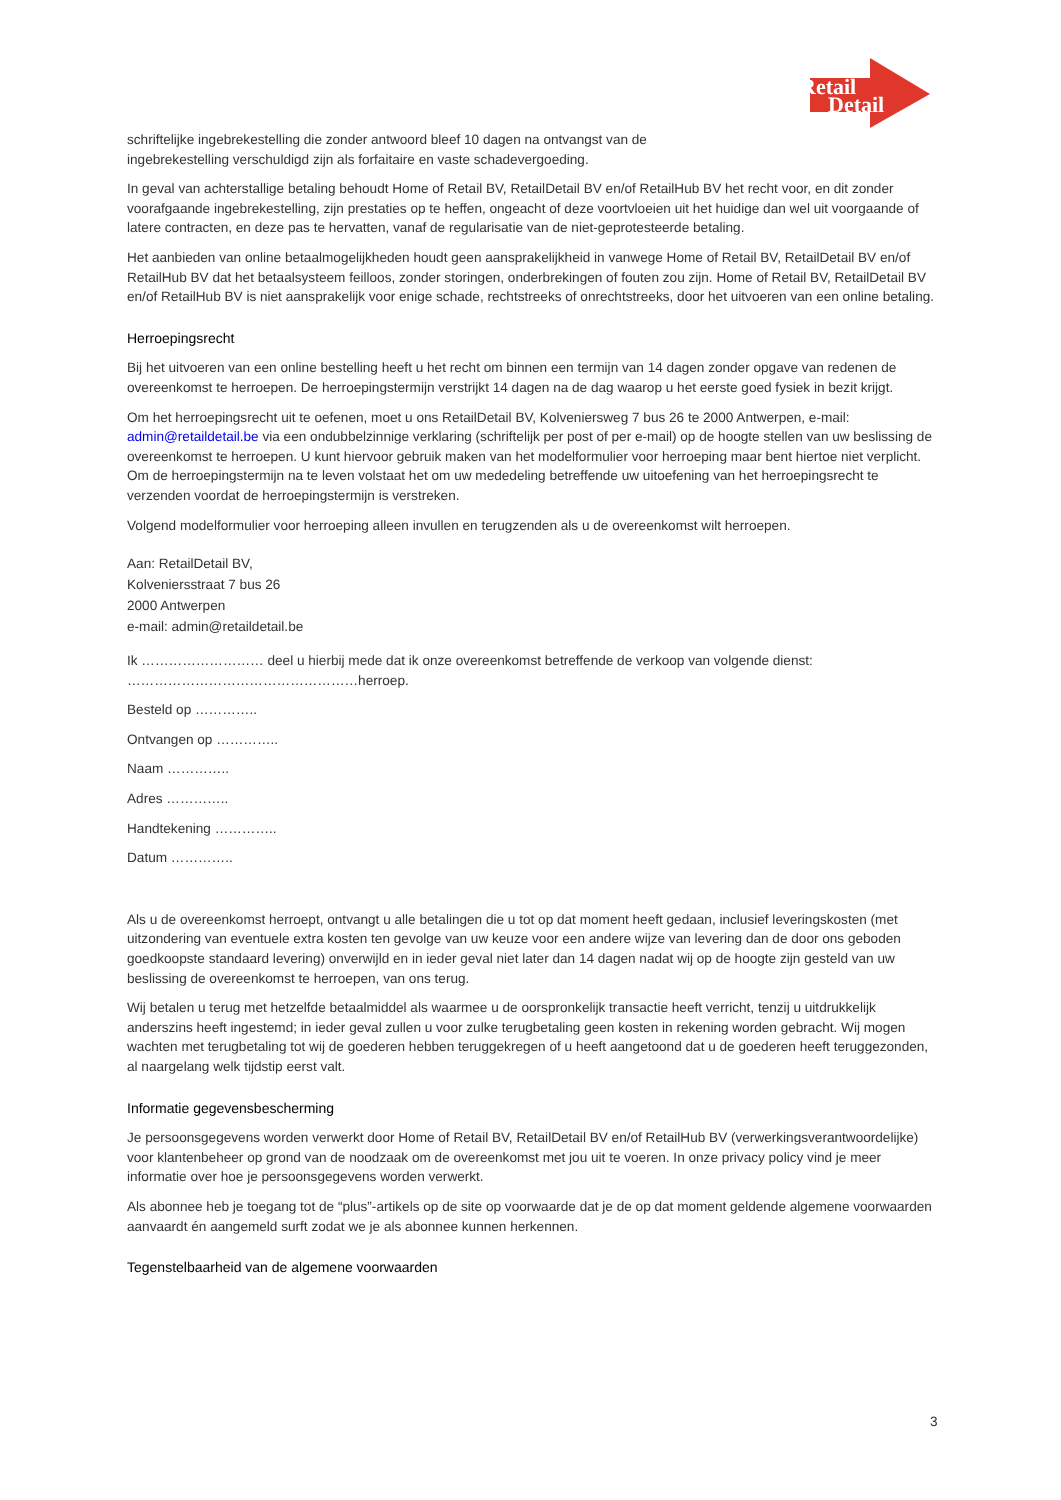Retail
Detail
schriftelijke ingebrekestelling die zonder antwoord bleef 10 dagen na ontvangst van de
ingebrekestelling verschuldigd zijn als forfaitaire en vaste schadevergoeding.
In geval van achterstallige betaling behoudt Home of Retail BV, RetailDetail BV en/of RetailHub BV het recht voor, en dit zonder voorafgaande ingebrekestelling, zijn prestaties op te heffen, ongeacht of deze voortvloeien uit het huidige dan wel uit voorgaande of latere contracten, en deze pas te hervatten, vanaf de regularisatie van de niet-geprotesteerde betaling.
Het aanbieden van online betaalmogelijkheden houdt geen aansprakelijkheid in vanwege Home of Retail BV, RetailDetail BV en/of RetailHub BV dat het betaalsysteem feilloos, zonder storingen, onderbrekingen of fouten zou zijn. Home of Retail BV, RetailDetail BV en/of RetailHub BV is niet aansprakelijk voor enige schade, rechtstreeks of onrechtstreeks, door het uitvoeren van een online betaling.
Herroepingsrecht
Bij het uitvoeren van een online bestelling heeft u het recht om binnen een termijn van 14 dagen zonder opgave van redenen de overeenkomst te herroepen. De herroepingstermijn verstrijkt 14 dagen na de dag waarop u het eerste goed fysiek in bezit krijgt.
Om het herroepingsrecht uit te oefenen, moet u ons RetailDetail BV, Kolveniersweg 7 bus 26 te 2000 Antwerpen, e-mail: admin@retaildetail.be via een ondubbelzinnige verklaring (schriftelijk per post of per e-mail) op de hoogte stellen van uw beslissing de overeenkomst te herroepen. U kunt hiervoor gebruik maken van het modelformulier voor herroeping maar bent hiertoe niet verplicht. Om de herroepingstermijn na te leven volstaat het om uw mededeling betreffende uw uitoefening van het herroepingsrecht te verzenden voordat de herroepingstermijn is verstreken.
Volgend modelformulier voor herroeping alleen invullen en terugzenden als u de overeenkomst wilt herroepen.
Aan: RetailDetail BV,
Kolveniersstraat 7 bus 26
2000 Antwerpen
e-mail: admin@retaildetail.be
Ik ……………………… deel u hierbij mede dat ik onze overeenkomst betreffende de verkoop van volgende dienst:
……………………………………………herroep.
Besteld op …………..
Ontvangen op …………..
Naam …………..
Adres …………..
Handtekening …………..
Datum …………..
Als u de overeenkomst herroept, ontvangt u alle betalingen die u tot op dat moment heeft gedaan, inclusief leveringskosten (met uitzondering van eventuele extra kosten ten gevolge van uw keuze voor een andere wijze van levering dan de door ons geboden goedkoopste standaard levering) onverwijld en in ieder geval niet later dan 14 dagen nadat wij op de hoogte zijn gesteld van uw beslissing de overeenkomst te herroepen, van ons terug.
Wij betalen u terug met hetzelfde betaalmiddel als waarmee u de oorspronkelijk transactie heeft verricht, tenzij u uitdrukkelijk anderszins heeft ingestemd; in ieder geval zullen u voor zulke terugbetaling geen kosten in rekening worden gebracht. Wij mogen wachten met terugbetaling tot wij de goederen hebben teruggekregen of u heeft aangetoond dat u de goederen heeft teruggezonden, al naargelang welk tijdstip eerst valt.
Informatie gegevensbescherming
Je persoonsgegevens worden verwerkt door Home of Retail BV, RetailDetail BV en/of RetailHub BV (verwerkingsverantwoordelijke) voor klantenbeheer op grond van de noodzaak om de overeenkomst met jou uit te voeren. In onze privacy policy vind je meer informatie over hoe je persoonsgegevens worden verwerkt.
Als abonnee heb je toegang tot de “plus”-artikels op de site op voorwaarde dat je de op dat moment geldende algemene voorwaarden aanvaardt én aangemeld surft zodat we je als abonnee kunnen herkennen.
Tegenstelbaarheid van de algemene voorwaarden
3